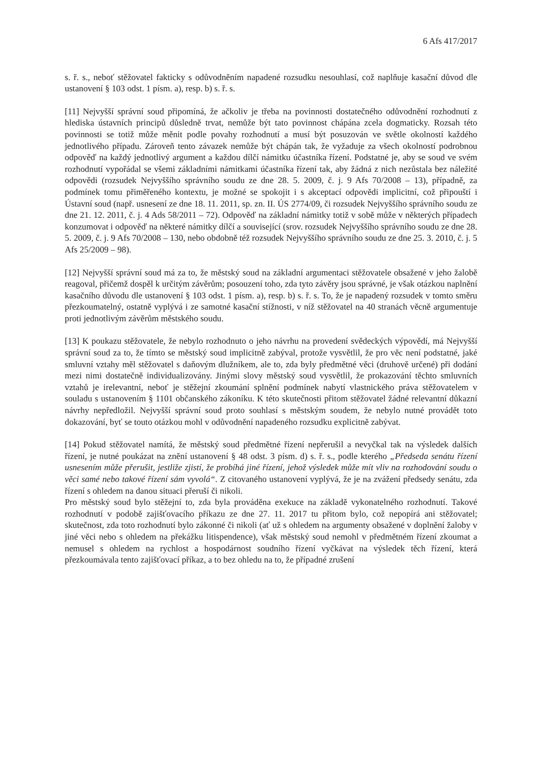6 Afs 417/2017
s. ř. s., neboť stěžovatel fakticky s odůvodněním napadené rozsudku nesouhlasí, což naplňuje kasační důvod dle ustanovení § 103 odst. 1 písm. a), resp. b) s. ř. s.
[11] Nejvyšší správní soud připomíná, že ačkoliv je třeba na povinnosti dostatečného odůvodnění rozhodnutí z hlediska ústavních principů důsledně trvat, nemůže být tato povinnost chápána zcela dogmaticky. Rozsah této povinnosti se totiž může měnit podle povahy rozhodnutí a musí být posuzován ve světle okolností každého jednotlivého případu. Zároveň tento závazek nemůže být chápán tak, že vyžaduje za všech okolností podrobnou odpověď na každý jednotlivý argument a každou dílčí námitku účastníka řízení. Podstatné je, aby se soud ve svém rozhodnutí vypořádal se všemi základními námitkami účastníka řízení tak, aby žádná z nich nezůstala bez náležité odpovědi (rozsudek Nejvyššího správního soudu ze dne 28. 5. 2009, č. j. 9 Afs 70/2008 – 13), případně, za podmínek tomu přiměřeného kontextu, je možné se spokojit i s akceptací odpovědi implicitní, což připouští i Ústavní soud (např. usnesení ze dne 18. 11. 2011, sp. zn. II. ÚS 2774/09, či rozsudek Nejvyššího správního soudu ze dne 21. 12. 2011, č. j. 4 Ads 58/2011 – 72). Odpověď na základní námitky totiž v sobě může v některých případech konzumovat i odpověď na některé námitky dílčí a související (srov. rozsudek Nejvyššího správního soudu ze dne 28. 5. 2009, č. j. 9 Afs 70/2008 – 130, nebo obdobně též rozsudek Nejvyššího správního soudu ze dne 25. 3. 2010, č. j. 5 Afs 25/2009 – 98).
[12] Nejvyšší správní soud má za to, že městský soud na základní argumentaci stěžovatele obsažené v jeho žalobě reagoval, přičemž dospěl k určitým závěrům; posouzení toho, zda tyto závěry jsou správné, je však otázkou naplnění kasačního důvodu dle ustanovení § 103 odst. 1 písm. a), resp. b) s. ř. s. To, že je napadený rozsudek v tomto směru přezkoumatelný, ostatně vyplývá i ze samotné kasační stížnosti, v níž stěžovatel na 40 stranách věcně argumentuje proti jednotlivým závěrům městského soudu.
[13] K poukazu stěžovatele, že nebylo rozhodnuto o jeho návrhu na provedení svědeckých výpovědí, má Nejvyšší správní soud za to, že tímto se městský soud implicitně zabýval, protože vysvětlil, že pro věc není podstatné, jaké smluvní vztahy měl stěžovatel s daňovým dlužníkem, ale to, zda byly předmětné věci (druhově určené) při dodání mezi nimi dostatečně individualizovány. Jinými slovy městský soud vysvětlil, že prokazování těchto smluvních vztahů je irelevantní, neboť je stěžejní zkoumání splnění podmínek nabytí vlastnického práva stěžovatelem v souladu s ustanovením § 1101 občanského zákoníku. K této skutečnosti přitom stěžovatel žádné relevantní důkazní návrhy nepředložil. Nejvyšší správní soud proto souhlasí s městským soudem, že nebylo nutné provádět toto dokazování, byť se touto otázkou mohl v odůvodnění napadeného rozsudku explicitně zabývat.
[14] Pokud stěžovatel namítá, že městský soud předmětné řízení nepřerušil a nevyčkal tak na výsledek dalších řízení, je nutné poukázat na znění ustanovení § 48 odst. 3 písm. d) s. ř. s., podle kterého „Předseda senátu řízení usnesením může přerušit, jestliže zjistí, že probíhá jiné řízení, jehož výsledek může mít vliv na rozhodování soudu o věci samé nebo takové řízení sám vyvolá“. Z citovaného ustanovení vyplývá, že je na zvážení předsedy senátu, zda řízení s ohledem na danou situaci přeruší či nikoli.
Pro městský soud bylo stěžejní to, zda byla prováděna exekuce na základě vykonatelného rozhodnutí. Takové rozhodnutí v podobě zajišťovacího příkazu ze dne 27. 11. 2017 tu přitom bylo, což nepopírá ani stěžovatel; skutečnost, zda toto rozhodnutí bylo zákonné či nikoli (ať už s ohledem na argumenty obsažené v doplnění žaloby v jiné věci nebo s ohledem na překážku litispendence), však městský soud nemohl v předmětném řízení zkoumat a nemusel s ohledem na rychlost a hospodárnost soudního řízení vyčkávat na výsledek těch řízení, která přezkoumávala tento zajišťovací příkaz, a to bez ohledu na to, že případné zrušení